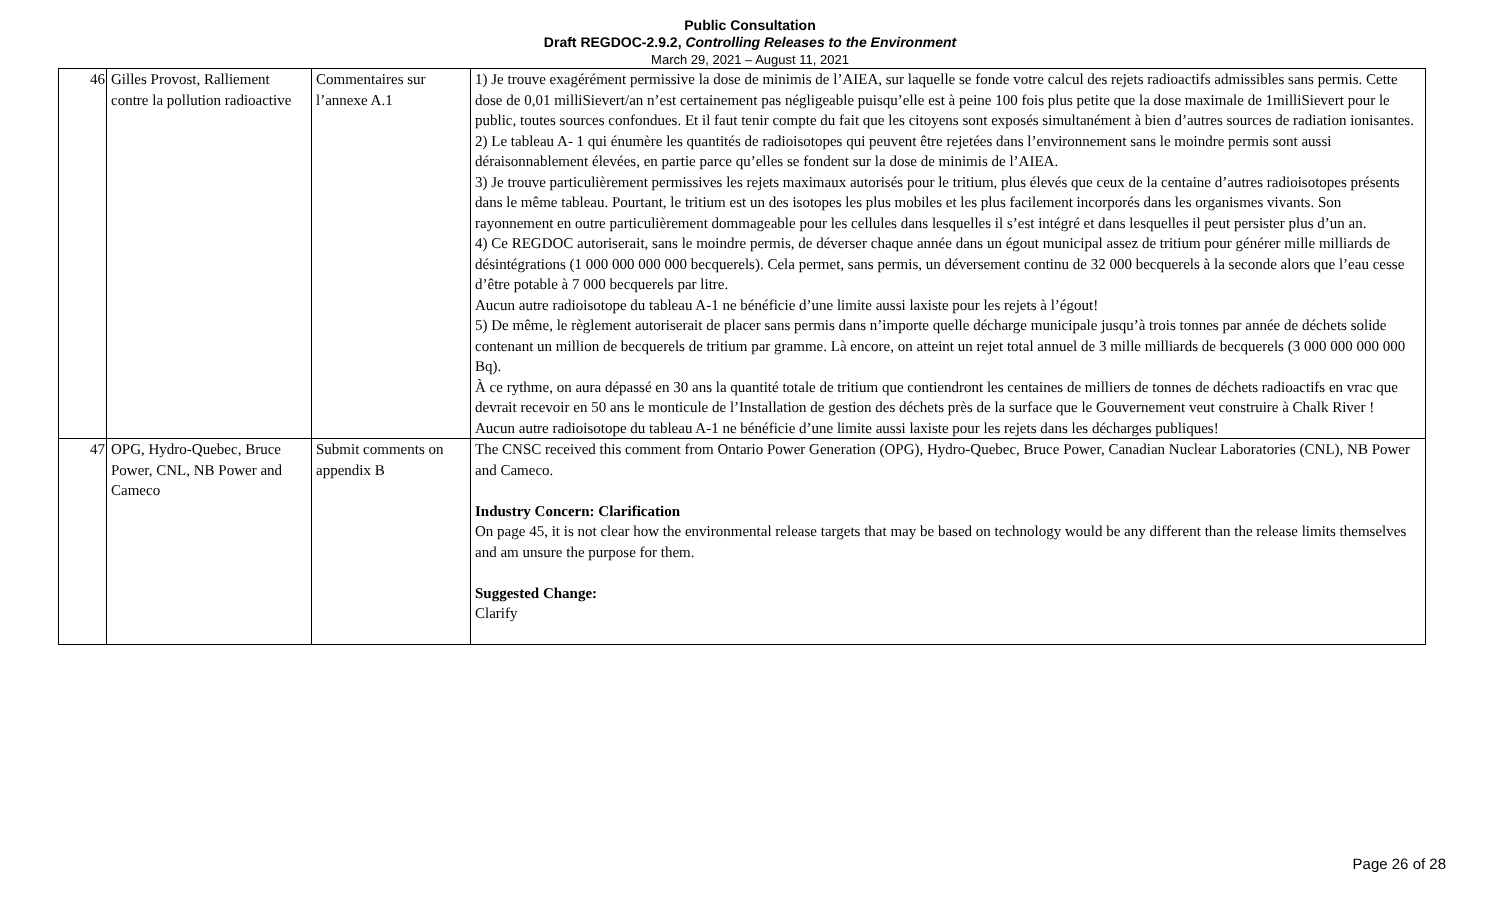Public Consultation
Draft REGDOC-2.9.2, Controlling Releases to the Environment
March 29, 2021 – August 11, 2021
| 46 | Gilles Provost, Ralliement contre la pollution radioactive | Commentaires sur l’annexe A.1 | 1) Je trouve exagérément permissive la dose de minimis de l’AIEA, sur laquelle se fonde votre calcul des rejets radioactifs admissibles sans permis. Cette dose de 0,01 milliSievert/an n’est certainement pas négligeable puisqu’elle est à peine 100 fois plus petite que la dose maximale de 1milliSievert pour le public, toutes sources confondues. Et il faut tenir compte du fait que les citoyens sont exposés simultanément à bien d’autres sources de radiation ionisantes. 2) Le tableau A- 1 qui énumère les quantités de radioisotopes qui peuvent être rejetées dans l’environnement sans le moindre permis sont aussi déraisonnablement élevées, en partie parce qu’elles se fondent sur la dose de minimis de l’AIEA. 3) Je trouve particulièrement permissives les rejets maximaux autorisés pour le tritium, plus élevés que ceux de la centaine d’autres radioisotopes présents dans le même tableau. Pourtant, le tritium est un des isotopes les plus mobiles et les plus facilement incorporés dans les organismes vivants. Son rayonnement en outre particulièrement dommageable pour les cellules dans lesquelles il s’est intégré et dans lesquelles il peut persister plus d’un an. 4) Ce REGDOC autoriserait, sans le moindre permis, de déverser chaque année dans un égout municipal assez de tritium pour générer mille milliards de désintégrations (1 000 000 000 000 becquerels). Cela permet, sans permis, un déversement continu de 32 000 becquerels à la seconde alors que l’eau cesse d’être potable à 7 000 becquerels par litre. Aucun autre radioisotope du tableau A-1 ne bénéficie d’une limite aussi laxiste pour les rejets à l’égout! 5) De même, le règlement autoriserait de placer sans permis dans n’importe quelle décharge municipale jusqu’à trois tonnes par année de déchets solide contenant un million de becquerels de tritium par gramme. Là encore, on atteint un rejet total annuel de 3 mille milliards de becquerels (3 000 000 000 000 Bq). À ce rythme, on aura dépassé en 30 ans la quantité totale de tritium que contiendront les centaines de milliers de tonnes de déchets radioactifs en vrac que devrait recevoir en 50 ans le monticule de l’Installation de gestion des déchets près de la surface que le Gouvernement veut construire à Chalk River ! Aucun autre radioisotope du tableau A-1 ne bénéficie d’une limite aussi laxiste pour les rejets dans les décharges publiques! |
| 47 | OPG, Hydro-Quebec, Bruce Power, CNL, NB Power and Cameco | Submit comments on appendix B | The CNSC received this comment from Ontario Power Generation (OPG), Hydro-Quebec, Bruce Power, Canadian Nuclear Laboratories (CNL), NB Power and Cameco. Industry Concern: Clarification On page 45, it is not clear how the environmental release targets that may be based on technology would be any different than the release limits themselves and am unsure the purpose for them. Suggested Change: Clarify |
Page 26 of 28